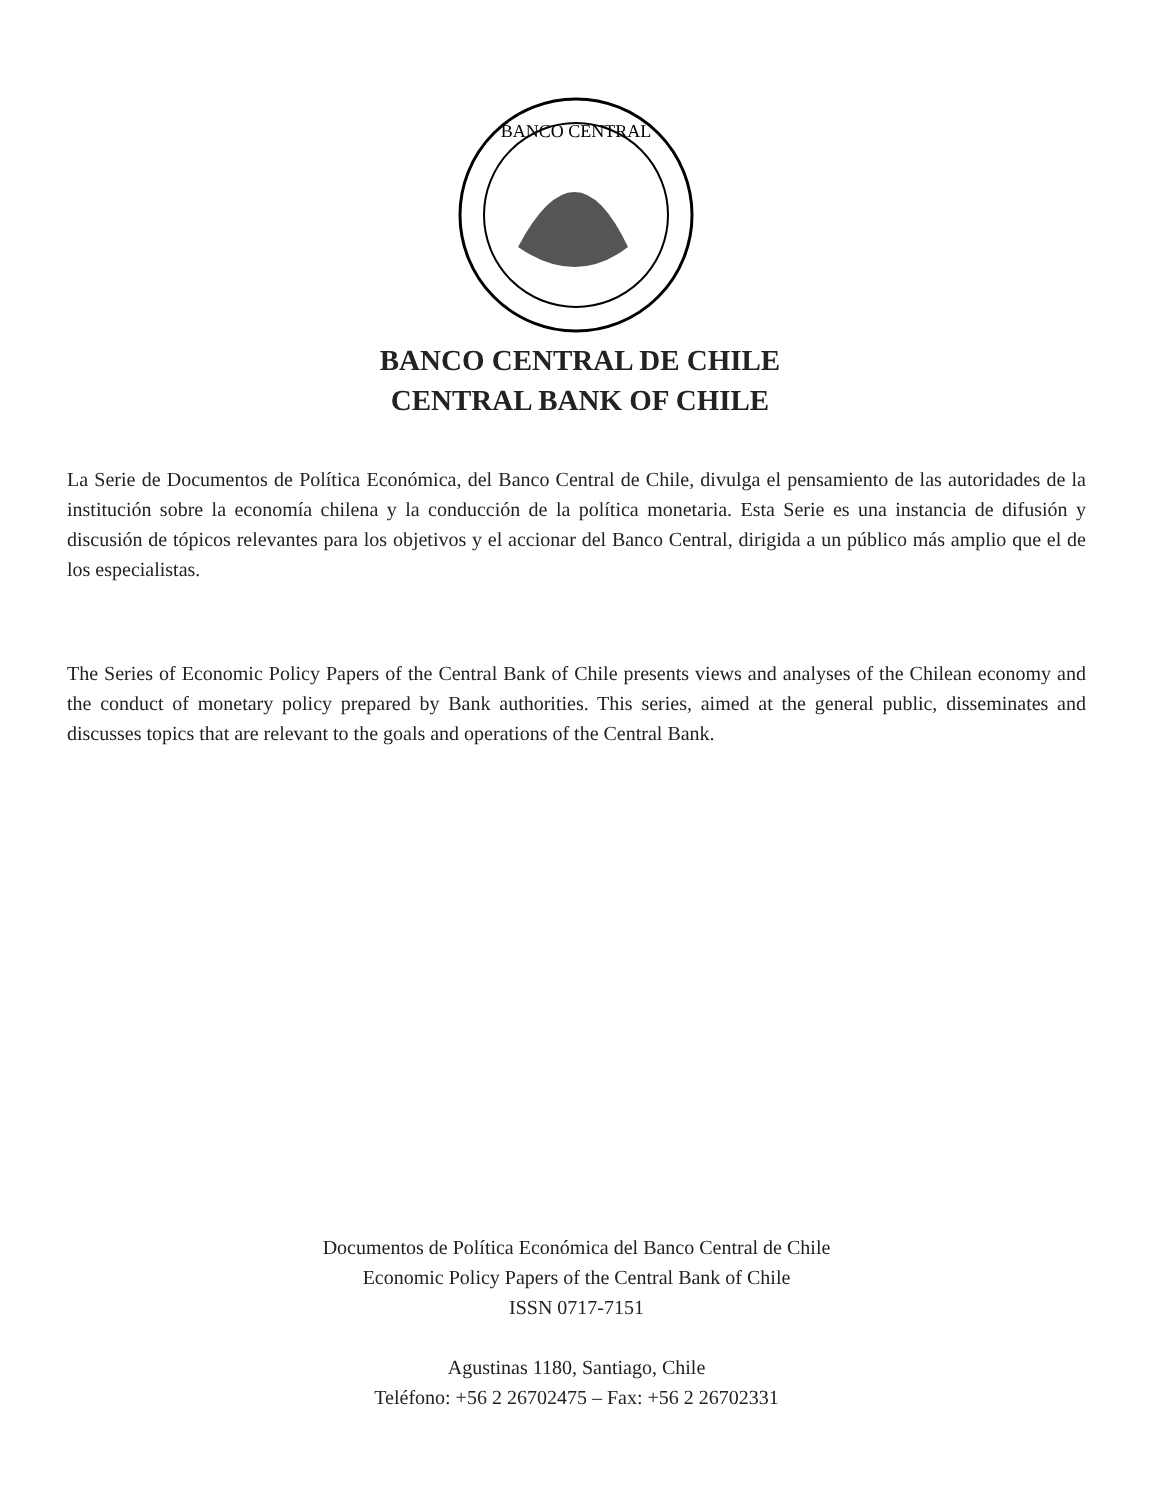BANCO CENTRAL
BANCO CENTRAL DE CHILE
CENTRAL BANK OF CHILE
La Serie de Documentos de Política Económica, del Banco Central de Chile, divulga el pensamiento de las autoridades de la institución sobre la economía chilena y la conducción de la política monetaria. Esta Serie es una instancia de difusión y discusión de tópicos relevantes para los objetivos y el accionar del Banco Central, dirigida a un público más amplio que el de los especialistas.
The Series of Economic Policy Papers of the Central Bank of Chile presents views and analyses of the Chilean economy and the conduct of monetary policy prepared by Bank authorities. This series, aimed at the general public, disseminates and discusses topics that are relevant to the goals and operations of the Central Bank.
Documentos de Política Económica del Banco Central de Chile
Economic Policy Papers of the Central Bank of Chile
ISSN 0717-7151
Agustinas 1180, Santiago, Chile
Teléfono: +56 2 26702475 – Fax: +56 2 26702331